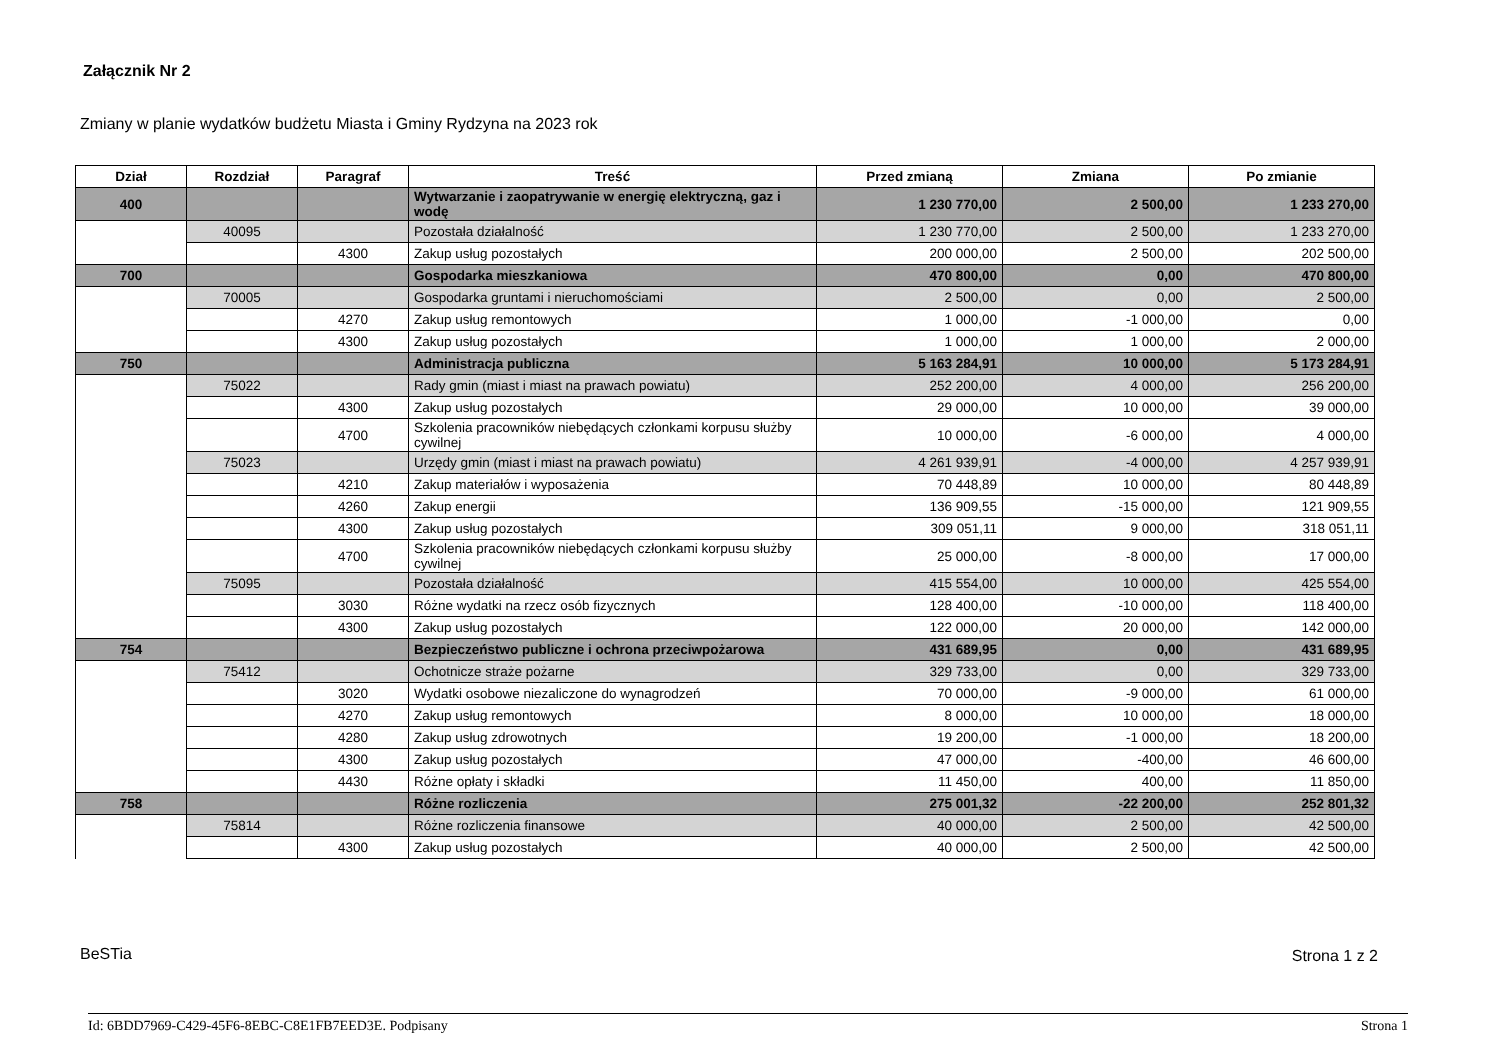Załącznik Nr 2
Zmiany w planie wydatków budżetu Miasta i Gminy Rydzyna na 2023 rok
| Dział | Rozdział | Paragraf | Treść | Przed zmianą | Zmiana | Po zmianie |
| --- | --- | --- | --- | --- | --- | --- |
| 400 | | | Wytwarzanie i zaopatrywanie w energię elektryczną, gaz i wodę | 1 230 770,00 | 2 500,00 | 1 233 270,00 |
| | 40095 | | Pozostała działalność | 1 230 770,00 | 2 500,00 | 1 233 270,00 |
| | | 4300 | Zakup usług pozostałych | 200 000,00 | 2 500,00 | 202 500,00 |
| 700 | | | Gospodarka mieszkaniowa | 470 800,00 | 0,00 | 470 800,00 |
| | 70005 | | Gospodarka gruntami i nieruchomościami | 2 500,00 | 0,00 | 2 500,00 |
| | | 4270 | Zakup usług remontowych | 1 000,00 | -1 000,00 | 0,00 |
| | | 4300 | Zakup usług pozostałych | 1 000,00 | 1 000,00 | 2 000,00 |
| 750 | | | Administracja publiczna | 5 163 284,91 | 10 000,00 | 5 173 284,91 |
| | 75022 | | Rady gmin (miast i miast na prawach powiatu) | 252 200,00 | 4 000,00 | 256 200,00 |
| | | 4300 | Zakup usług pozostałych | 29 000,00 | 10 000,00 | 39 000,00 |
| | | 4700 | Szkolenia pracowników niebędących członkami korpusu służby cywilnej | 10 000,00 | -6 000,00 | 4 000,00 |
| | 75023 | | Urzędy gmin (miast i miast na prawach powiatu) | 4 261 939,91 | -4 000,00 | 4 257 939,91 |
| | | 4210 | Zakup materiałów i wyposażenia | 70 448,89 | 10 000,00 | 80 448,89 |
| | | 4260 | Zakup energii | 136 909,55 | -15 000,00 | 121 909,55 |
| | | 4300 | Zakup usług pozostałych | 309 051,11 | 9 000,00 | 318 051,11 |
| | | 4700 | Szkolenia pracowników niebędących członkami korpusu służby cywilnej | 25 000,00 | -8 000,00 | 17 000,00 |
| | 75095 | | Pozostała działalność | 415 554,00 | 10 000,00 | 425 554,00 |
| | | 3030 | Różne wydatki na rzecz osób fizycznych | 128 400,00 | -10 000,00 | 118 400,00 |
| | | 4300 | Zakup usług pozostałych | 122 000,00 | 20 000,00 | 142 000,00 |
| 754 | | | Bezpieczeństwo publiczne i ochrona przeciwpożarowa | 431 689,95 | 0,00 | 431 689,95 |
| | 75412 | | Ochotnicze straże pożarne | 329 733,00 | 0,00 | 329 733,00 |
| | | 3020 | Wydatki osobowe niezaliczone do wynagrodzeń | 70 000,00 | -9 000,00 | 61 000,00 |
| | | 4270 | Zakup usług remontowych | 8 000,00 | 10 000,00 | 18 000,00 |
| | | 4280 | Zakup usług zdrowotnych | 19 200,00 | -1 000,00 | 18 200,00 |
| | | 4300 | Zakup usług pozostałych | 47 000,00 | -400,00 | 46 600,00 |
| | | 4430 | Różne opłaty i składki | 11 450,00 | 400,00 | 11 850,00 |
| 758 | | | Różne rozliczenia | 275 001,32 | -22 200,00 | 252 801,32 |
| | 75814 | | Różne rozliczenia finansowe | 40 000,00 | 2 500,00 | 42 500,00 |
| | | 4300 | Zakup usług pozostałych | 40 000,00 | 2 500,00 | 42 500,00 |
BeSTia Strona 1 z 2
Id: 6BDD7969-C429-45F6-8EBC-C8E1FB7EED3E. Podpisany Strona 1